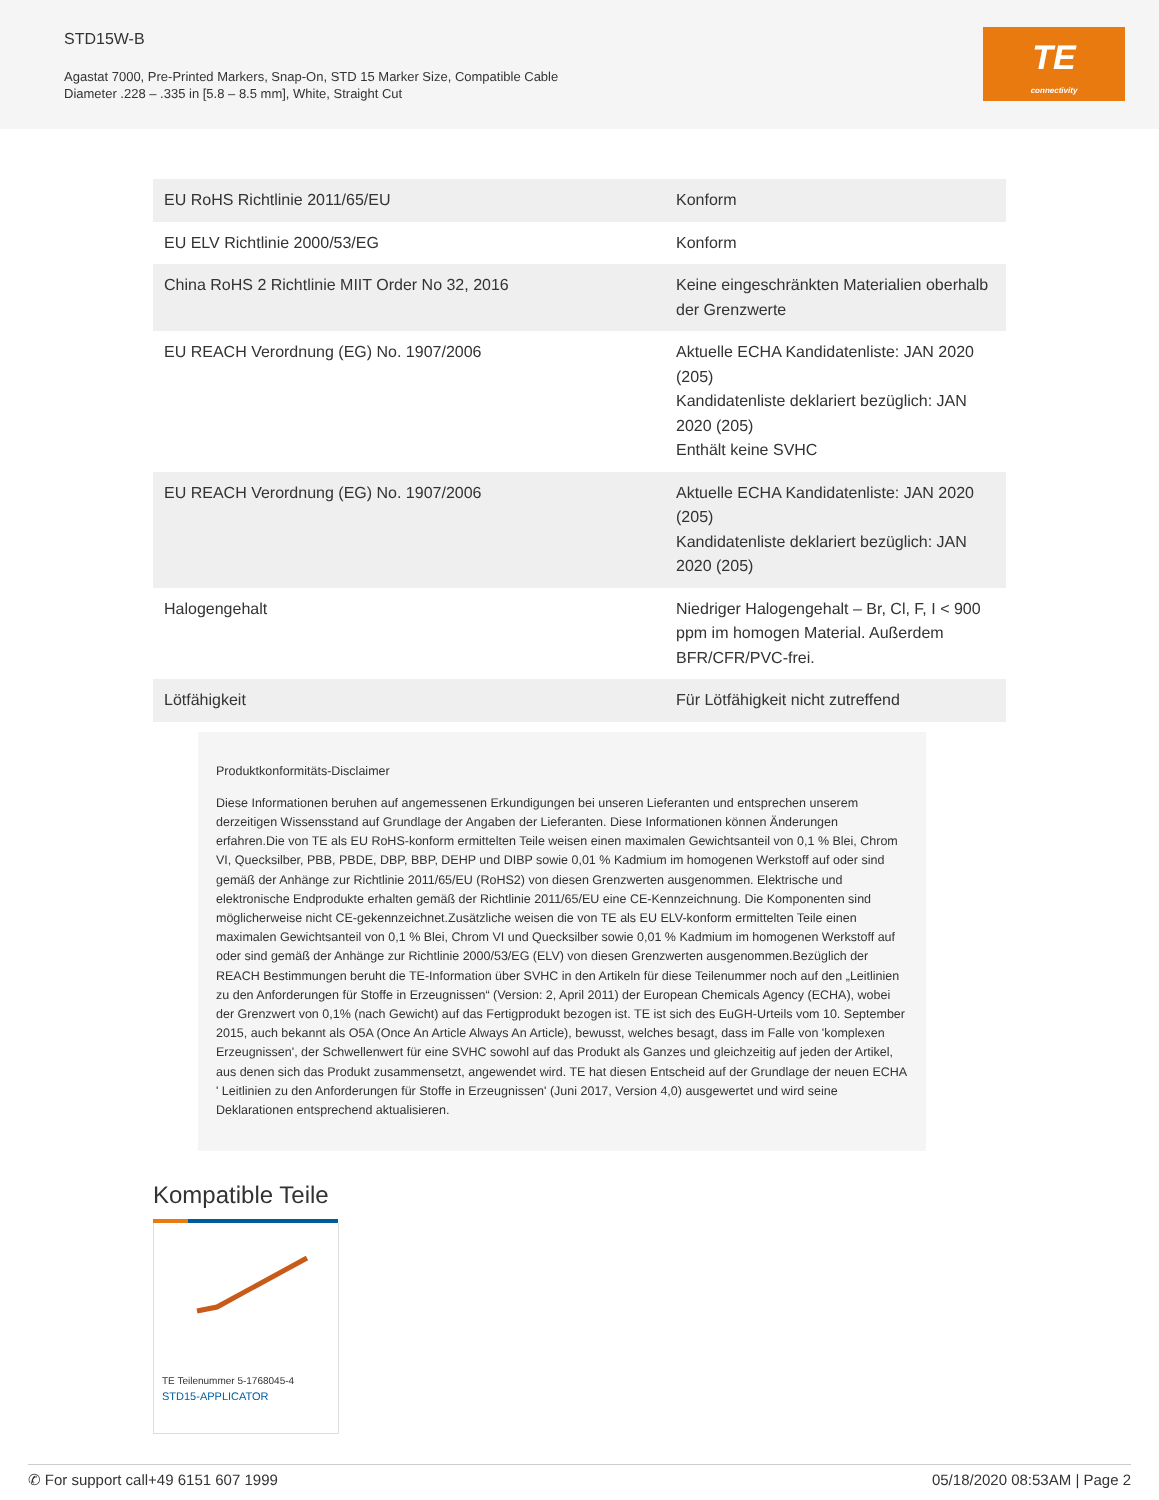STD15W-B
Agastat 7000, Pre-Printed Markers, Snap-On, STD 15 Marker Size, Compatible Cable
Diameter .228 – .335 in [5.8 – 8.5 mm], White, Straight Cut
TE
connectivity
| EU RoHS Richtlinie 2011/65/EU | Konform |
| EU ELV Richtlinie 2000/53/EG | Konform |
| China RoHS 2 Richtlinie MIIT Order No 32, 2016 | Keine eingeschränkten Materialien oberhalb der Grenzwerte |
| EU REACH Verordnung (EG) No. 1907/2006 | Aktuelle ECHA Kandidatenliste: JAN 2020 (205) Kandidatenliste deklariert bezüglich: JAN 2020 (205) Enthält keine SVHC |
| EU REACH Verordnung (EG) No. 1907/2006 | Aktuelle ECHA Kandidatenliste: JAN 2020 (205) Kandidatenliste deklariert bezüglich: JAN 2020 (205) |
| Halogengehalt | Niedriger Halogengehalt – Br, Cl, F, I < 900 ppm im homogen Material. Außerdem BFR/CFR/PVC-frei. |
| Lötfähigkeit | Für Lötfähigkeit nicht zutreffend |
Produktkonformitäts-Disclaimer
Diese Informationen beruhen auf angemessenen Erkundigungen bei unseren Lieferanten und entsprechen unserem derzeitigen Wissensstand auf Grundlage der Angaben der Lieferanten. Diese Informationen können Änderungen erfahren.Die von TE als EU RoHS-konform ermittelten Teile weisen einen maximalen Gewichtsanteil von 0,1 % Blei, Chrom VI, Quecksilber, PBB, PBDE, DBP, BBP, DEHP und DIBP sowie 0,01 % Kadmium im homogenen Werkstoff auf oder sind gemäß der Anhänge zur Richtlinie 2011/65/EU (RoHS2) von diesen Grenzwerten ausgenommen. Elektrische und elektronische Endprodukte erhalten gemäß der Richtlinie 2011/65/EU eine CE-Kennzeichnung. Die Komponenten sind möglicherweise nicht CE-gekennzeichnet.Zusätzliche weisen die von TE als EU ELV-konform ermittelten Teile einen maximalen Gewichtsanteil von 0,1 % Blei, Chrom VI und Quecksilber sowie 0,01 % Kadmium im homogenen Werkstoff auf oder sind gemäß der Anhänge zur Richtlinie 2000/53/EG (ELV) von diesen Grenzwerten ausgenommen.Bezüglich der REACH Bestimmungen beruht die TE-Information über SVHC in den Artikeln für diese Teilenummer noch auf den „Leitlinien zu den Anforderungen für Stoffe in Erzeugnissen“ (Version: 2, April 2011) der European Chemicals Agency (ECHA), wobei der Grenzwert von 0,1% (nach Gewicht) auf das Fertigprodukt bezogen ist. TE ist sich des EuGH-Urteils vom 10. September 2015, auch bekannt als O5A (Once An Article Always An Article), bewusst, welches besagt, dass im Falle von 'komplexen Erzeugnissen', der Schwellenwert für eine SVHC sowohl auf das Produkt als Ganzes und gleichzeitig auf jeden der Artikel, aus denen sich das Produkt zusammensetzt, angewendet wird. TE hat diesen Entscheid auf der Grundlage der neuen ECHA ' Leitlinien zu den Anforderungen für Stoffe in Erzeugnissen' (Juni 2017, Version 4,0) ausgewertet und wird seine Deklarationen entsprechend aktualisieren.
Kompatible Teile
TE Teilenummer 5-1768045-4
STD15-APPLICATOR
✆ For support call+49 6151 607 1999 05/18/2020 08:53AM | Page 2